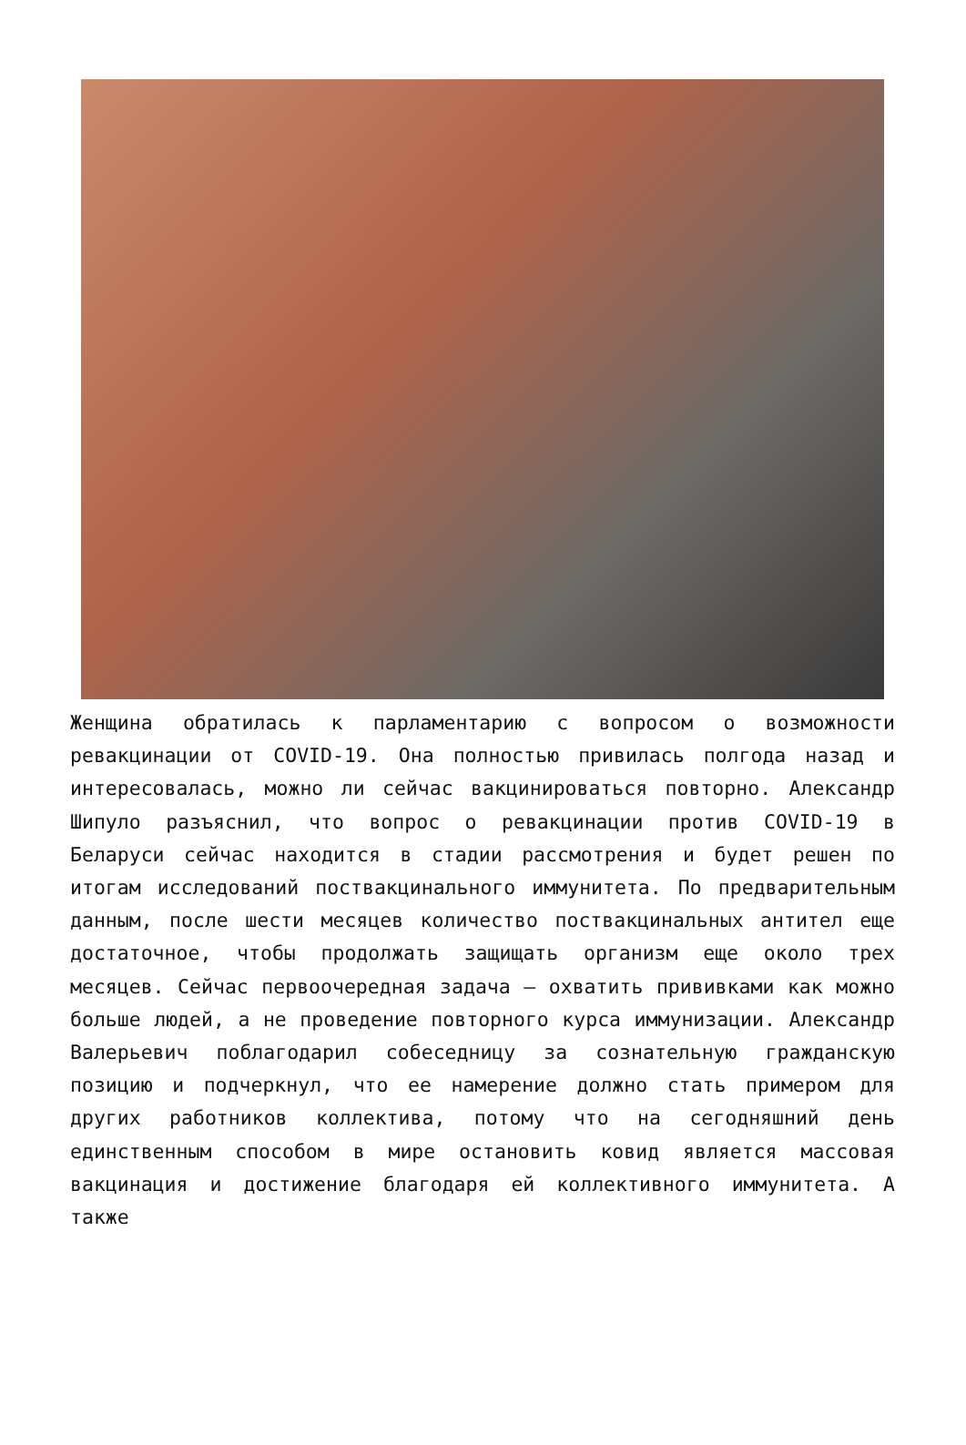Женщина обратилась к парламентарию с вопросом о возможности ревакцинации от COVID-19. Она полностью привилась полгода назад и интересовалась, можно ли сейчас вакцинироваться повторно. Александр Шипуло разъяснил, что вопрос о ревакцинации против COVID-19 в Беларуси сейчас находится в стадии рассмотрения и будет решен по итогам исследований поствакцинального иммунитета. По предварительным данным, после шести месяцев количество поствакцинальных антител еще достаточное, чтобы продолжать защищать организм еще около трех месяцев. Сейчас первоочередная задача – охватить прививками как можно больше людей, а не проведение повторного курса иммунизации. Александр Валерьевич поблагодарил собеседницу за сознательную гражданскую позицию и подчеркнул, что ее намерение должно стать примером для других работников коллектива, потому что на сегодняшний день единственным способом в мире остановить ковид является массовая вакцинация и достижение благодаря ей коллективного иммунитета. А также